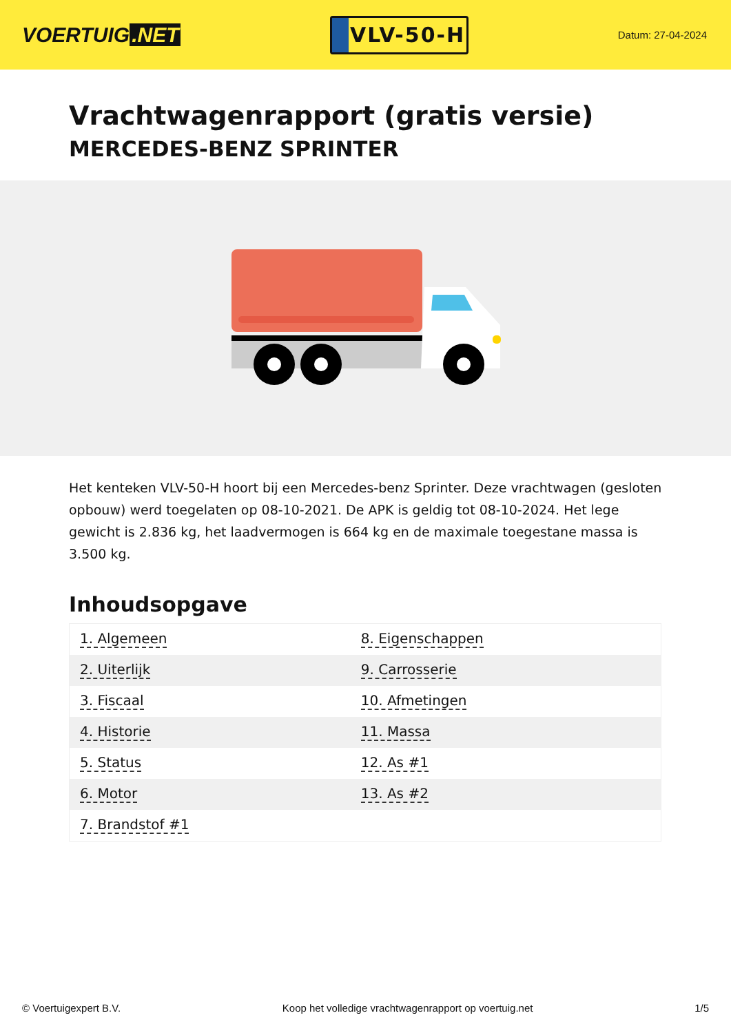VOERTUIG.NET
VLV-50-H
Datum: 27-04-2024
Vrachtwagenrapport (gratis versie)
MERCEDES-BENZ SPRINTER
Het kenteken VLV-50-H hoort bij een Mercedes-benz Sprinter. Deze vrachtwagen (gesloten opbouw) werd toegelaten op 08-10-2021. De APK is geldig tot 08-10-2024. Het lege gewicht is 2.836 kg, het laadvermogen is 664 kg en de maximale toegestane massa is 3.500 kg.
Inhoudsopgave
| 1. Algemeen | 8. Eigenschappen |
| 2. Uiterlijk | 9. Carrosserie |
| 3. Fiscaal | 10. Afmetingen |
| 4. Historie | 11. Massa |
| 5. Status | 12. As #1 |
| 6. Motor | 13. As #2 |
| 7. Brandstof #1 | |
© Voertuigexpert B.V. Koop het volledige vrachtwagenrapport op voertuig.net 1/5